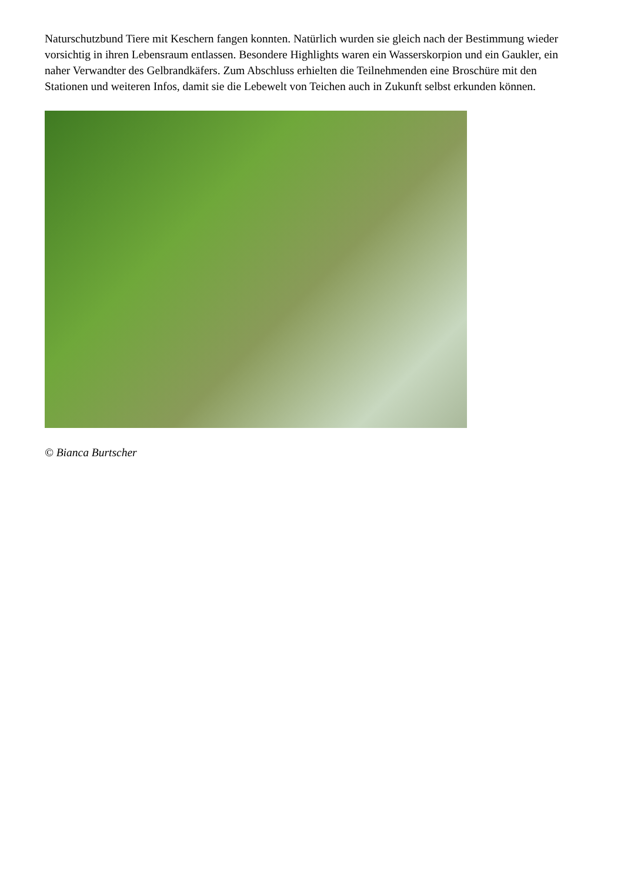Naturschutzbund Tiere mit Keschern fangen konnten. Natürlich wurden sie gleich nach der Bestimmung wieder vorsichtig in ihren Lebensraum entlassen. Besondere Highlights waren ein Wasserskorpion und ein Gaukler, ein naher Verwandter des Gelbrandkäfers. Zum Abschluss erhielten die Teilnehmenden eine Broschüre mit den Stationen und weiteren Infos, damit sie die Lebewelt von Teichen auch in Zukunft selbst erkunden können.
© Bianca Burtscher